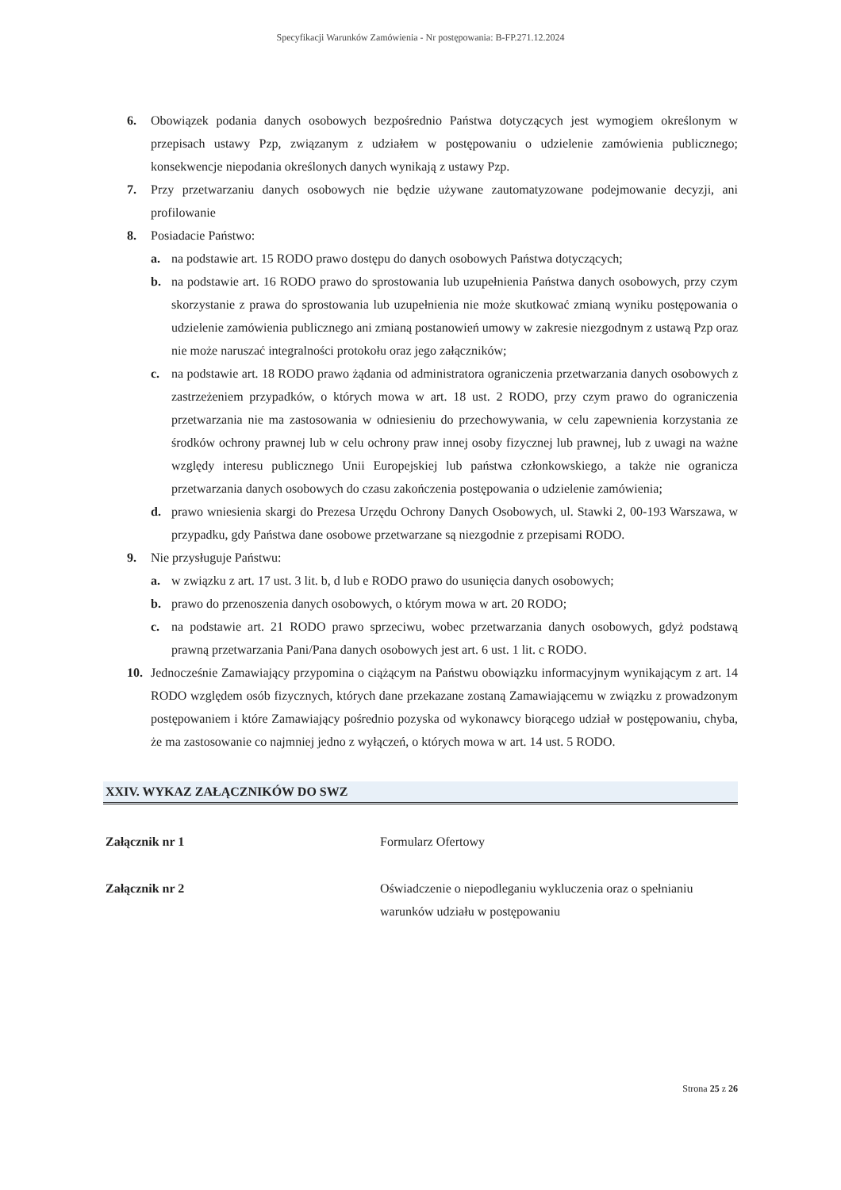Specyfikacji Warunków Zamówienia - Nr postępowania: B-FP.271.12.2024
6. Obowiązek podania danych osobowych bezpośrednio Państwa dotyczących jest wymogiem określonym w przepisach ustawy Pzp, związanym z udziałem w postępowaniu o udzielenie zamówienia publicznego; konsekwencje niepodania określonych danych wynikają z ustawy Pzp.
7. Przy przetwarzaniu danych osobowych nie będzie używane zautomatyzowane podejmowanie decyzji, ani profilowanie
8. Posiadacie Państwo:
a. na podstawie art. 15 RODO prawo dostępu do danych osobowych Państwa dotyczących;
b. na podstawie art. 16 RODO prawo do sprostowania lub uzupełnienia Państwa danych osobowych, przy czym skorzystanie z prawa do sprostowania lub uzupełnienia nie może skutkować zmianą wyniku postępowania o udzielenie zamówienia publicznego ani zmianą postanowień umowy w zakresie niezgodnym z ustawą Pzp oraz nie może naruszać integralności protokołu oraz jego załączników;
c. na podstawie art. 18 RODO prawo żądania od administratora ograniczenia przetwarzania danych osobowych z zastrzeżeniem przypadków, o których mowa w art. 18 ust. 2 RODO, przy czym prawo do ograniczenia przetwarzania nie ma zastosowania w odniesieniu do przechowywania, w celu zapewnienia korzystania ze środków ochrony prawnej lub w celu ochrony praw innej osoby fizycznej lub prawnej, lub z uwagi na ważne względy interesu publicznego Unii Europejskiej lub państwa członkowskiego, a także nie ogranicza przetwarzania danych osobowych do czasu zakończenia postępowania o udzielenie zamówienia;
d. prawo wniesienia skargi do Prezesa Urzędu Ochrony Danych Osobowych, ul. Stawki 2, 00-193 Warszawa, w przypadku, gdy Państwa dane osobowe przetwarzane są niezgodnie z przepisami RODO.
9. Nie przysługuje Państwu:
a. w związku z art. 17 ust. 3 lit. b, d lub e RODO prawo do usunięcia danych osobowych;
b. prawo do przenoszenia danych osobowych, o którym mowa w art. 20 RODO;
c. na podstawie art. 21 RODO prawo sprzeciwu, wobec przetwarzania danych osobowych, gdyż podstawą prawną przetwarzania Pani/Pana danych osobowych jest art. 6 ust. 1 lit. c RODO.
10. Jednocześnie Zamawiający przypomina o ciążącym na Państwu obowiązku informacyjnym wynikającym z art. 14 RODO względem osób fizycznych, których dane przekazane zostaną Zamawiającemu w związku z prowadzonym postępowaniem i które Zamawiający pośrednio pozyska od wykonawcy biorącego udział w postępowaniu, chyba, że ma zastosowanie co najmniej jedno z wyłączeń, o których mowa w art. 14 ust. 5 RODO.
XXIV. WYKAZ ZAŁĄCZNIKÓW DO SWZ
| Załącznik nr 1 | Formularz Ofertowy |
| Załącznik nr 2 | Oświadczenie o niepodleganiu wykluczenia oraz o spełnianiu warunków udziału w postępowaniu |
Strona 25 z 26